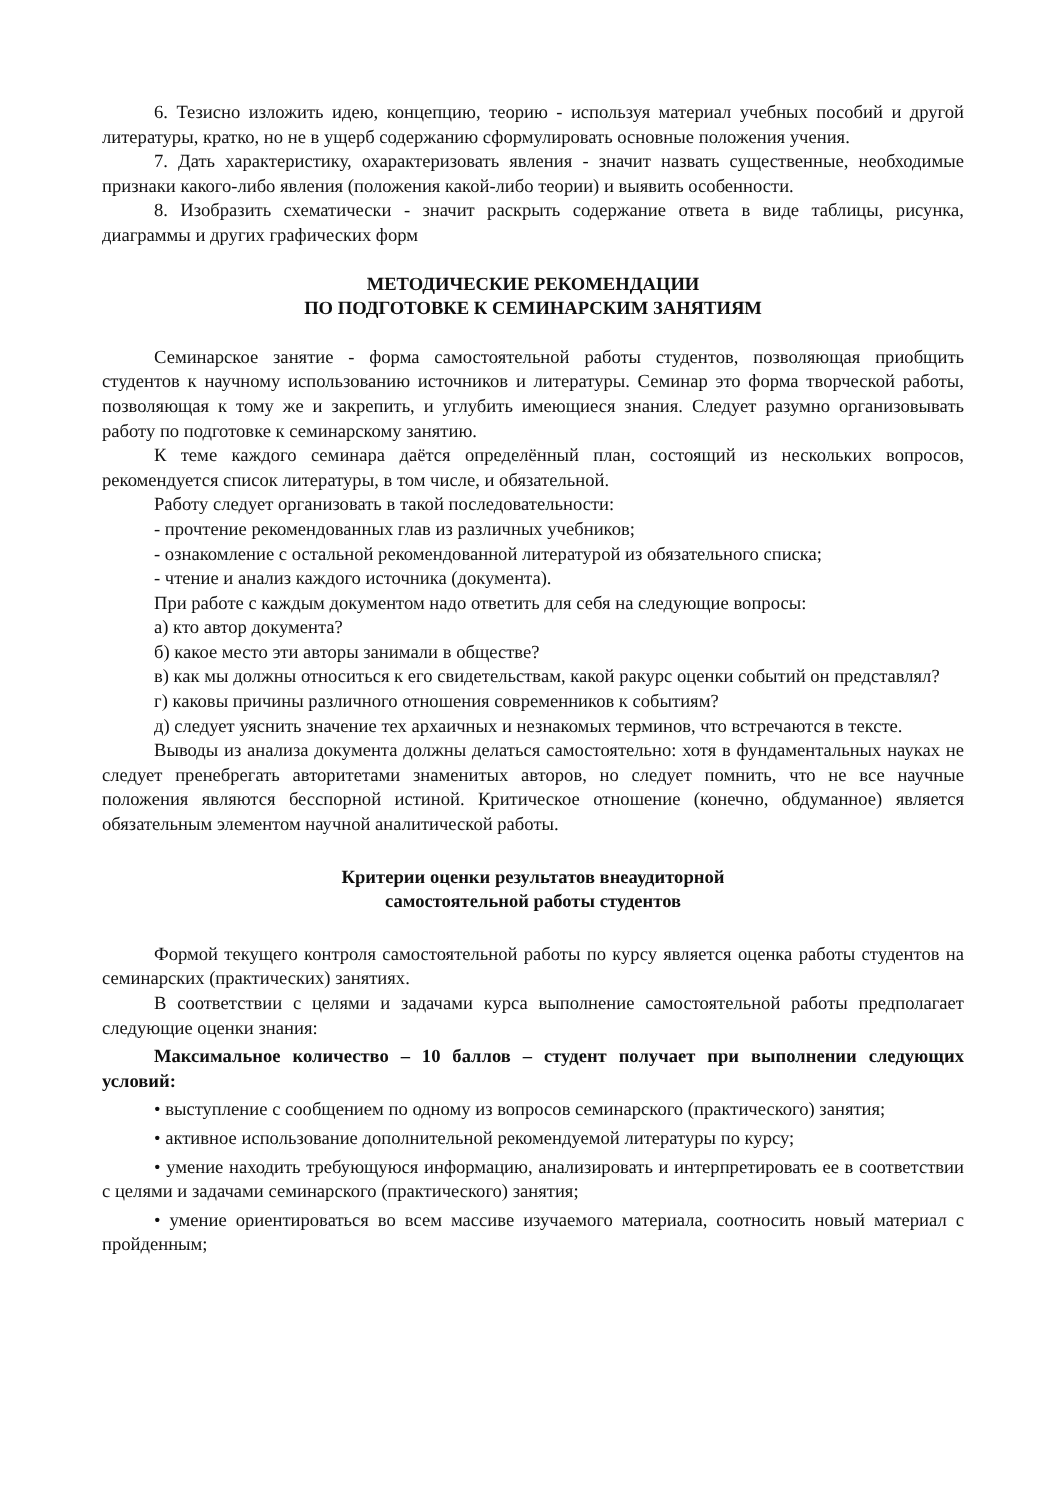6. Тезисно изложить идею, концепцию, теорию - используя материал учебных пособий и другой литературы, кратко, но не в ущерб содержанию сформулировать основные положения учения.
7. Дать характеристику, охарактеризовать явления - значит назвать существенные, необходимые признаки какого-либо явления (положения какой-либо теории) и выявить особенности.
8. Изобразить схематически - значит раскрыть содержание ответа в виде таблицы, рисунка, диаграммы и других графических форм
МЕТОДИЧЕСКИЕ РЕКОМЕНДАЦИИ
ПО ПОДГОТОВКЕ К СЕМИНАРСКИМ ЗАНЯТИЯМ
Семинарское занятие - форма самостоятельной работы студентов, позволяющая приобщить студентов к научному использованию источников и литературы. Семинар это форма творческой работы, позволяющая к тому же и закрепить, и углубить имеющиеся знания. Следует разумно организовывать работу по подготовке к семинарскому занятию.
К теме каждого семинара даётся определённый план, состоящий из нескольких вопросов, рекомендуется список литературы, в том числе, и обязательной.
Работу следует организовать в такой последовательности:
- прочтение рекомендованных глав из различных учебников;
- ознакомление с остальной рекомендованной литературой из обязательного списка;
- чтение и анализ каждого источника (документа).
При работе с каждым документом надо ответить для себя на следующие вопросы:
а) кто автор документа?
б) какое место эти авторы занимали в обществе?
в) как мы должны относиться к его свидетельствам, какой ракурс оценки событий он представлял?
г) каковы причины различного отношения современников к событиям?
д) следует уяснить значение тех архаичных и незнакомых терминов, что встречаются в тексте.
Выводы из анализа документа должны делаться самостоятельно: хотя в фундаментальных науках не следует пренебрегать авторитетами знаменитых авторов, но следует помнить, что не все научные положения являются бесспорной истиной. Критическое отношение (конечно, обдуманное) является обязательным элементом научной аналитической работы.
Критерии оценки результатов внеаудиторной
самостоятельной работы студентов
Формой текущего контроля самостоятельной работы по курсу является оценка работы студентов на семинарских (практических) занятиях.
В соответствии с целями и задачами курса выполнение самостоятельной работы предполагает следующие оценки знания:
Максимальное количество – 10 баллов – студент получает при выполнении следующих условий:
• выступление с сообщением по одному из вопросов семинарского (практического) занятия;
• активное использование дополнительной рекомендуемой литературы по курсу;
• умение находить требующуюся информацию, анализировать и интерпретировать ее в соответствии с целями и задачами семинарского (практического) занятия;
• умение ориентироваться во всем массиве изучаемого материала, соотносить новый материал с пройденным;